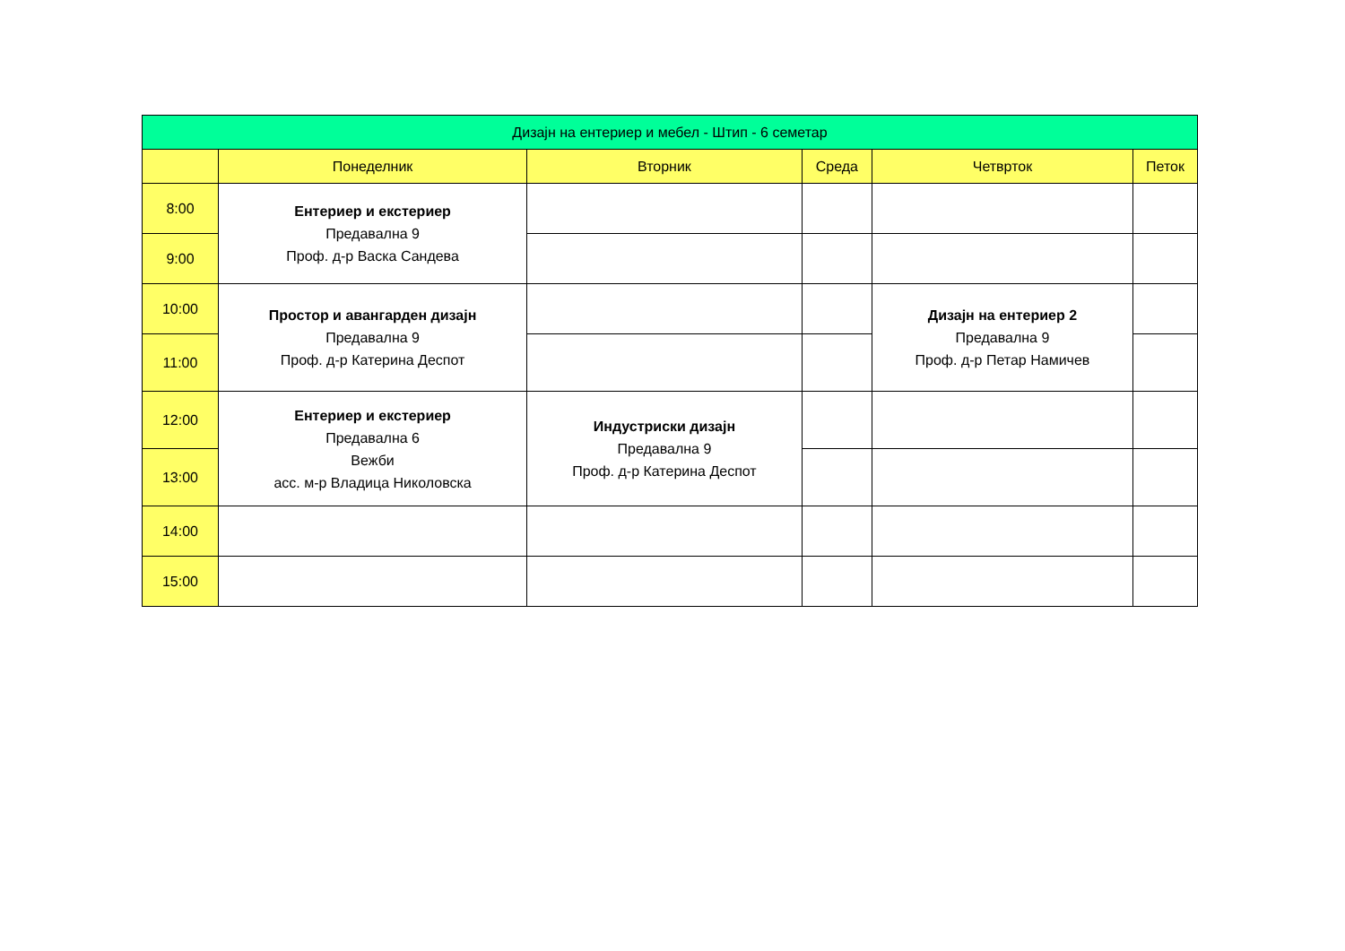| Дизајн на ентериер и мебел - Штип - 6 семетар | | | | | |
| --- | --- | --- | --- | --- | --- |
| | Понеделник | Вторник | Среда | Четврток | Петок |
| 8:00 | Ентериер и екстериер Предавална 9 Проф. д-р Васка Сандева | | | | |
| 9:00 | | | | | |
| 10:00 | Простор и авангарден дизајн Предавална 9 Проф. д-р Катерина Деспот | | | Дизајн на ентериер 2 Предавална 9 Проф. д-р Петар Намичев | |
| 11:00 | | | | | |
| 12:00 | Ентериер и екстериер Предавална 6 Вежби асс. м-р Владица Николовска | Индустриски дизајн Предавална 9 Проф. д-р Катерина Деспот | | | |
| 13:00 | | | | | |
| 14:00 | | | | | |
| 15:00 | | | | | |